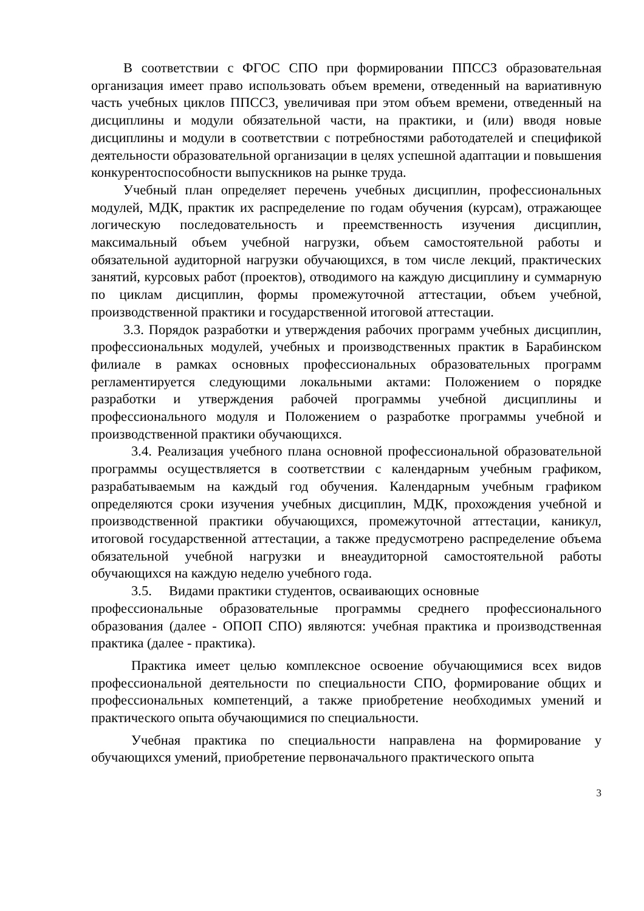В соответствии с ФГОС СПО при формировании ППССЗ образовательная организация имеет право использовать объем времени, отведенный на вариативную часть учебных циклов ППССЗ, увеличивая при этом объем времени, отведенный на дисциплины и модули обязательной части, на практики, и (или) вводя новые дисциплины и модули в соответствии с потребностями работодателей и спецификой деятельности образовательной организации в целях успешной адаптации и повышения конкурентоспособности выпускников на рынке труда.
Учебный план определяет перечень учебных дисциплин, профессиональных модулей, МДК, практик их распределение по годам обучения (курсам), отражающее логическую последовательность и преемственность изучения дисциплин, максимальный объем учебной нагрузки, объем самостоятельной работы и обязательной аудиторной нагрузки обучающихся, в том числе лекций, практических занятий, курсовых работ (проектов), отводимого на каждую дисциплину и суммарную по циклам дисциплин, формы промежуточной аттестации, объем учебной, производственной практики и государственной итоговой аттестации.
3.3. Порядок разработки и утверждения рабочих программ учебных дисциплин, профессиональных модулей, учебных и производственных практик в Барабинском филиале в рамках основных профессиональных образовательных программ регламентируется следующими локальными актами: Положением о порядке разработки и утверждения рабочей программы учебной дисциплины и профессионального модуля и Положением о разработке программы учебной и производственной практики обучающихся.
3.4. Реализация учебного плана основной профессиональной образовательной программы осуществляется в соответствии с календарным учебным графиком, разрабатываемым на каждый год обучения. Календарным учебным графиком определяются сроки изучения учебных дисциплин, МДК, прохождения учебной и производственной практики обучающихся, промежуточной аттестации, каникул, итоговой государственной аттестации, а также предусмотрено распределение объема обязательной учебной нагрузки и внеаудиторной самостоятельной работы обучающихся на каждую неделю учебного года.
3.5. Видами практики студентов, осваивающих основные
профессиональные образовательные программы среднего профессионального образования (далее - ОПОП СПО) являются: учебная практика и производственная практика (далее - практика).
Практика имеет целью комплексное освоение обучающимися всех видов профессиональной деятельности по специальности СПО, формирование общих и профессиональных компетенций, а также приобретение необходимых умений и практического опыта обучающимися по специальности.
Учебная практика по специальности направлена на формирование у обучающихся умений, приобретение первоначального практического опыта
3